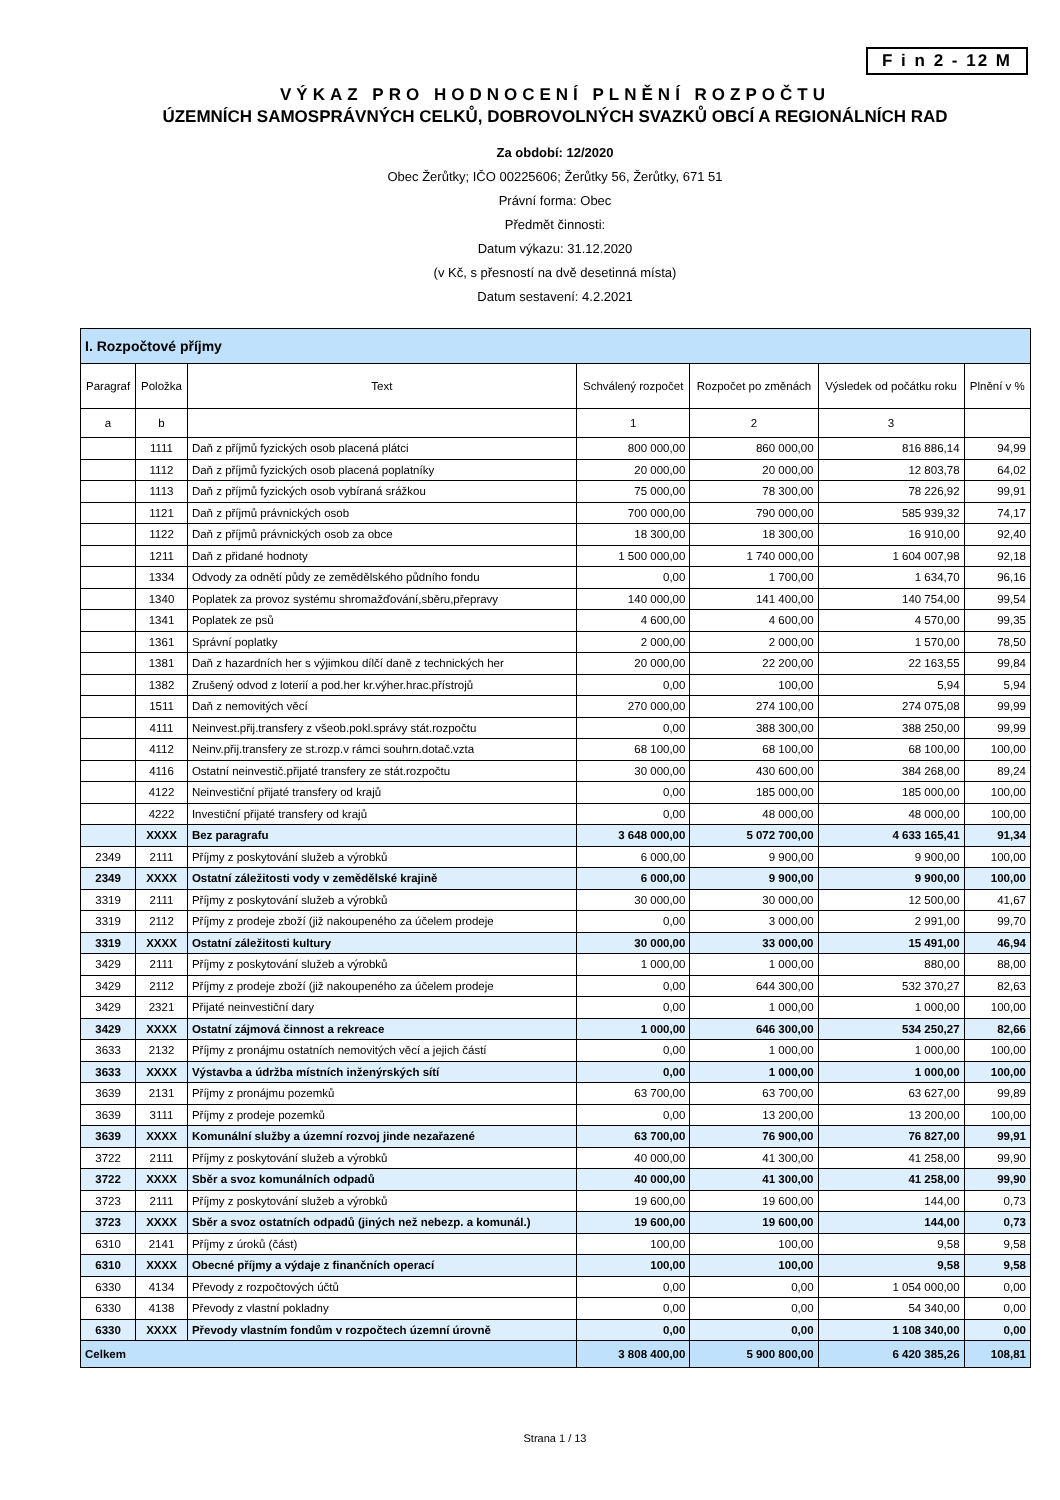F i n 2 - 12 M
VÝKAZ PRO HODNOCENÍ PLNĚNÍ ROZPOČTU
ÚZEMNÍCH SAMOSPRÁVNÝCH CELKŮ, DOBROVOLNÝCH SVAZKŮ OBCÍ A REGIONÁLNÍCH RAD
Za období: 12/2020
Obec Žerůtky; IČO 00225606; Žerůtky 56, Žerůtky, 671 51
Právní forma: Obec
Předmět činnosti:
Datum výkazu: 31.12.2020
(v Kč, s přesností na dvě desetinná místa)
Datum sestavení: 4.2.2021
| I. Rozpočtové příjmy | | | | | | |
| Paragraf | Položka | Text | Schválený rozpočet | Rozpočet po změnách | Výsledek od počátku roku | Plnění v % |
| a | b | | 1 | 2 | 3 | |
| | 1111 | Daň z příjmů fyzických osob placená plátci | 800 000,00 | 860 000,00 | 816 886,14 | 94,99 |
| | 1112 | Daň z příjmů fyzických osob placená poplatníky | 20 000,00 | 20 000,00 | 12 803,78 | 64,02 |
| | 1113 | Daň z příjmů fyzických osob vybíraná srážkou | 75 000,00 | 78 300,00 | 78 226,92 | 99,91 |
| | 1121 | Daň z příjmů právnických osob | 700 000,00 | 790 000,00 | 585 939,32 | 74,17 |
| | 1122 | Daň z příjmů právnických osob za obce | 18 300,00 | 18 300,00 | 16 910,00 | 92,40 |
| | 1211 | Daň z přidané hodnoty | 1 500 000,00 | 1 740 000,00 | 1 604 007,98 | 92,18 |
| | 1334 | Odvody za odnětí půdy ze zemědělského půdního fondu | 0,00 | 1 700,00 | 1 634,70 | 96,16 |
| | 1340 | Poplatek za provoz systému shromažďování,sběru,přepravy | 140 000,00 | 141 400,00 | 140 754,00 | 99,54 |
| | 1341 | Poplatek ze psů | 4 600,00 | 4 600,00 | 4 570,00 | 99,35 |
| | 1361 | Správní poplatky | 2 000,00 | 2 000,00 | 1 570,00 | 78,50 |
| | 1381 | Daň z hazardních her s výjimkou dílčí daně z technických her | 20 000,00 | 22 200,00 | 22 163,55 | 99,84 |
| | 1382 | Zrušený odvod z loterií a pod.her kr.výher.hrac.přístrojů | 0,00 | 100,00 | 5,94 | 5,94 |
| | 1511 | Daň z nemovitých věcí | 270 000,00 | 274 100,00 | 274 075,08 | 99,99 |
| | 4111 | Neinvest.přij.transfery z všeob.pokl.správy stát.rozpočtu | 0,00 | 388 300,00 | 388 250,00 | 99,99 |
| | 4112 | Neinv.přij.transfery ze st.rozp.v rámci souhrn.dotač.vzta | 68 100,00 | 68 100,00 | 68 100,00 | 100,00 |
| | 4116 | Ostatní neinvestič.přijaté transfery ze stát.rozpočtu | 30 000,00 | 430 600,00 | 384 268,00 | 89,24 |
| | 4122 | Neinvestiční přijaté transfery od krajů | 0,00 | 185 000,00 | 185 000,00 | 100,00 |
| | 4222 | Investiční přijaté transfery od krajů | 0,00 | 48 000,00 | 48 000,00 | 100,00 |
| | XXXX | Bez paragrafu | 3 648 000,00 | 5 072 700,00 | 4 633 165,41 | 91,34 |
| 2349 | 2111 | Příjmy z poskytování služeb a výrobků | 6 000,00 | 9 900,00 | 9 900,00 | 100,00 |
| 2349 | XXXX | Ostatní záležitosti vody v zemědělské krajině | 6 000,00 | 9 900,00 | 9 900,00 | 100,00 |
| 3319 | 2111 | Příjmy z poskytování služeb a výrobků | 30 000,00 | 30 000,00 | 12 500,00 | 41,67 |
| 3319 | 2112 | Příjmy z prodeje zboží (již nakoupeného za účelem prodeje | 0,00 | 3 000,00 | 2 991,00 | 99,70 |
| 3319 | XXXX | Ostatní záležitosti kultury | 30 000,00 | 33 000,00 | 15 491,00 | 46,94 |
| 3429 | 2111 | Příjmy z poskytování služeb a výrobků | 1 000,00 | 1 000,00 | 880,00 | 88,00 |
| 3429 | 2112 | Příjmy z prodeje zboží (již nakoupeného za účelem prodeje | 0,00 | 644 300,00 | 532 370,27 | 82,63 |
| 3429 | 2321 | Přijaté neinvestiční dary | 0,00 | 1 000,00 | 1 000,00 | 100,00 |
| 3429 | XXXX | Ostatní zájmová činnost a rekreace | 1 000,00 | 646 300,00 | 534 250,27 | 82,66 |
| 3633 | 2132 | Příjmy z pronájmu ostatních nemovitých věcí a jejich částí | 0,00 | 1 000,00 | 1 000,00 | 100,00 |
| 3633 | XXXX | Výstavba a údržba místních inženýrských sítí | 0,00 | 1 000,00 | 1 000,00 | 100,00 |
| 3639 | 2131 | Příjmy z pronájmu pozemků | 63 700,00 | 63 700,00 | 63 627,00 | 99,89 |
| 3639 | 3111 | Příjmy z prodeje pozemků | 0,00 | 13 200,00 | 13 200,00 | 100,00 |
| 3639 | XXXX | Komunální služby a územní rozvoj jinde nezařazené | 63 700,00 | 76 900,00 | 76 827,00 | 99,91 |
| 3722 | 2111 | Příjmy z poskytování služeb a výrobků | 40 000,00 | 41 300,00 | 41 258,00 | 99,90 |
| 3722 | XXXX | Sběr a svoz komunálních odpadů | 40 000,00 | 41 300,00 | 41 258,00 | 99,90 |
| 3723 | 2111 | Příjmy z poskytování služeb a výrobků | 19 600,00 | 19 600,00 | 144,00 | 0,73 |
| 3723 | XXXX | Sběr a svoz ostatních odpadů (jiných než nebezp. a komunál.) | 19 600,00 | 19 600,00 | 144,00 | 0,73 |
| 6310 | 2141 | Příjmy z úroků (část) | 100,00 | 100,00 | 9,58 | 9,58 |
| 6310 | XXXX | Obecné příjmy a výdaje z finančních operací | 100,00 | 100,00 | 9,58 | 9,58 |
| 6330 | 4134 | Převody z rozpočtových účtů | 0,00 | 0,00 | 1 054 000,00 | 0,00 |
| 6330 | 4138 | Převody z vlastní pokladny | 0,00 | 0,00 | 54 340,00 | 0,00 |
| 6330 | XXXX | Převody vlastním fondům v rozpočtech územní úrovně | 0,00 | 0,00 | 1 108 340,00 | 0,00 |
| Celkem | | | 3 808 400,00 | 5 900 800,00 | 6 420 385,26 | 108,81 |
Strana 1 / 13